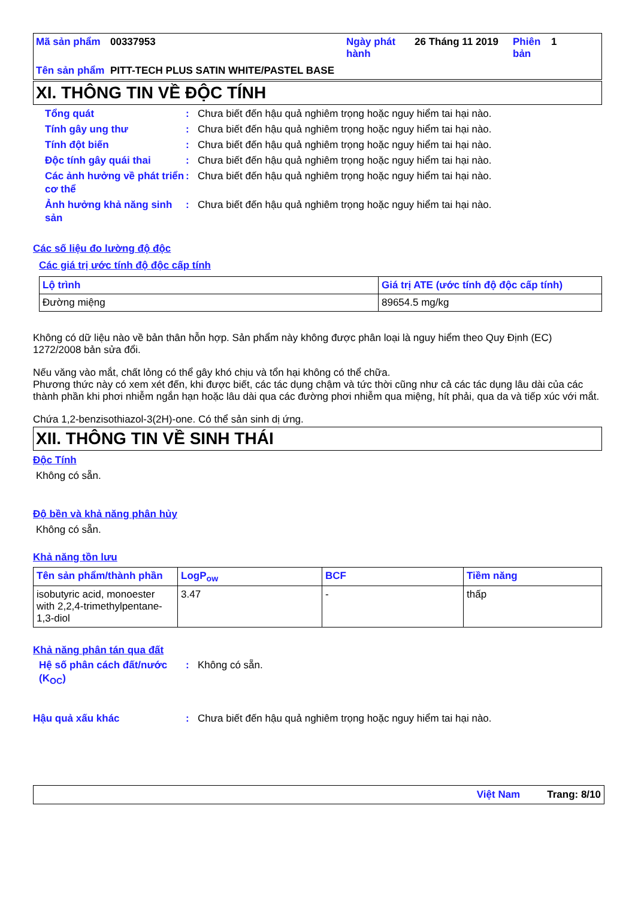| Mã sản phẩm | 00337953 | Ngày phát hành | 26 Tháng 11 2019 | Phiên bản | 1 |
| Tên sản phẩm | PITT-TECH PLUS SATIN WHITE/PASTEL BASE | | | | |
XI. THÔNG TIN VỀ ĐỘC TÍNH
Tổng quát : Chưa biết đến hậu quả nghiêm trọng hoặc nguy hiểm tai hại nào.
Tính gây ung thư : Chưa biết đến hậu quả nghiêm trọng hoặc nguy hiểm tai hại nào.
Tính đột biến : Chưa biết đến hậu quả nghiêm trọng hoặc nguy hiểm tai hại nào.
Độc tính gây quái thai : Chưa biết đến hậu quả nghiêm trọng hoặc nguy hiểm tai hại nào.
Các ảnh hưởng về phát triển cơ thể
: Chưa biết đến hậu quả nghiêm trọng hoặc nguy hiểm tai hại nào.
Ảnh hưởng khả năng sinh sản
: Chưa biết đến hậu quả nghiêm trọng hoặc nguy hiểm tai hại nào.
Các số liệu đo lường độ độc
Các giá trị ước tính độ độc cấp tính
| Lộ trình | Giá trị ATE (ước tính độ độc cấp tính) |
| --- | --- |
| Đường miệng | 89654.5 mg/kg |
Không có dữ liệu nào về bản thân hỗn hợp. Sản phẩm này không được phân loại là nguy hiểm theo Quy Định (EC) 1272/2008 bản sửa đổi.
Nếu văng vào mắt, chất lỏng có thể gây khó chịu và tổn hại không có thể chữa.
Phương thức này có xem xét đến, khi được biết, các tác dụng chậm và tức thời cũng như cả các tác dụng lâu dài của các thành phần khi phơi nhiễm ngắn hạn hoặc lâu dài qua các đường phơi nhiễm qua miệng, hít phải, qua da và tiếp xúc với mắt.
Chứa 1,2-benzisothiazol-3(2H)-one. Có thể sản sinh dị ứng.
XII. THÔNG TIN VỀ SINH THÁI
Độc Tính
Không có sẵn.
Độ bền và khả năng phân hủy
Không có sẵn.
Khả năng tồn lưu
| Tên sản phẩm/thành phần | LogP<sub>ow</sub> | BCF | Tiềm năng |
| --- | --- | --- | --- |
| isobutyric acid, monoester with 2,2,4-trimethylpentane-1,3-diol | 3.47 | - | thấp |
Khả năng phân tán qua đất
Hệ số phân cách đất/nước (K<sub>OC</sub>)
: Không có sẵn.
Hậu quả xấu khác : Chưa biết đến hậu quả nghiêm trọng hoặc nguy hiểm tai hại nào.
Việt Nam Trang: 8/10